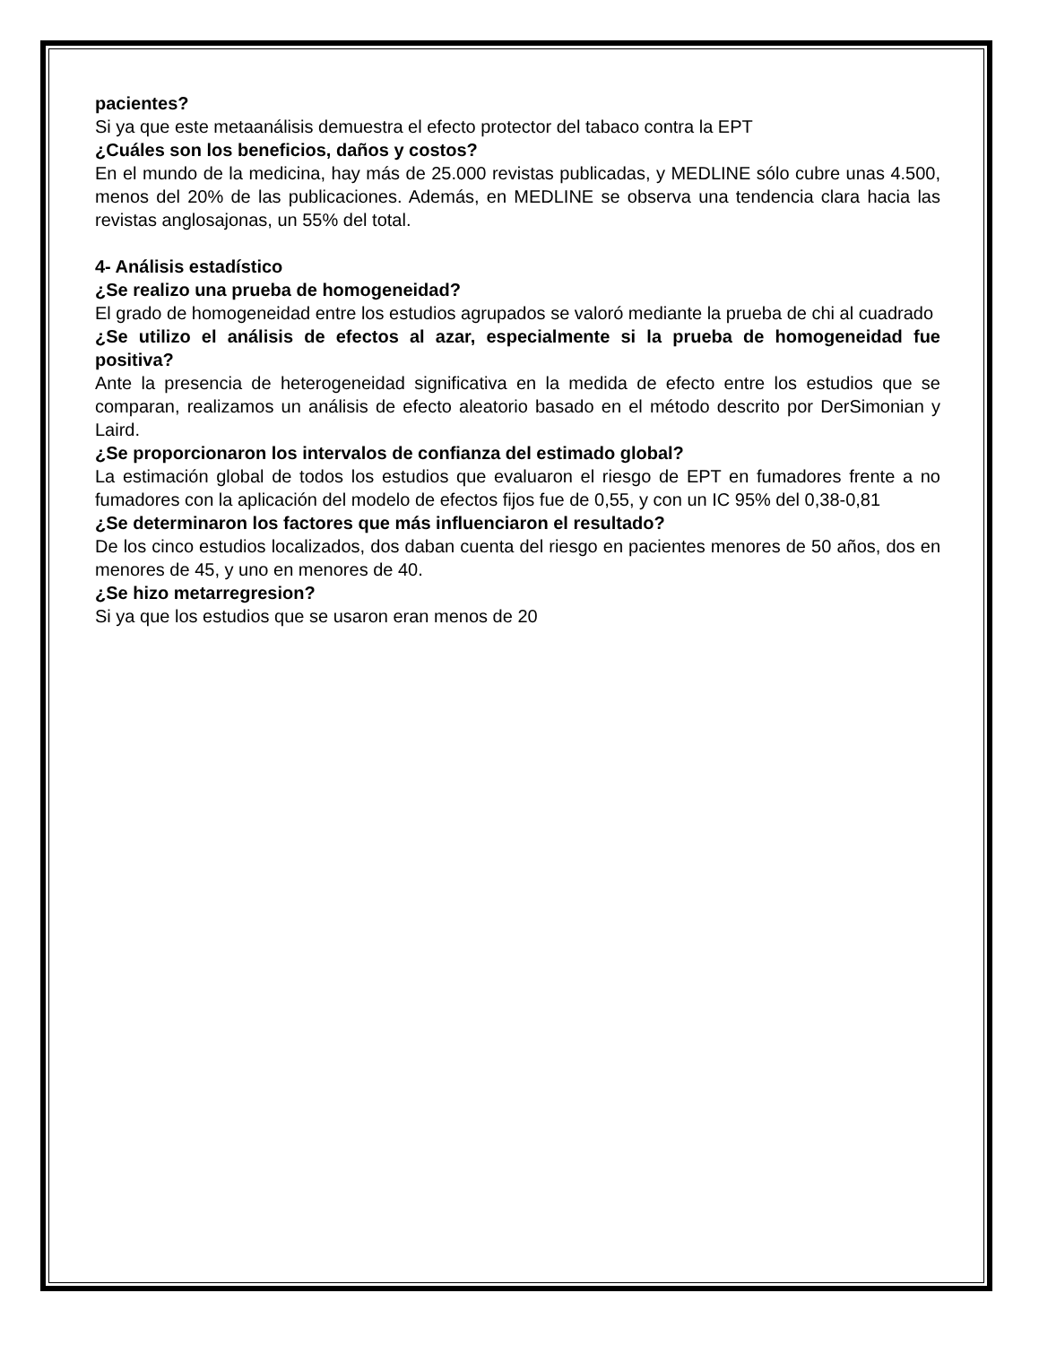pacientes?
Si ya que este metaanálisis demuestra el efecto protector del tabaco contra la EPT
¿Cuáles son los beneficios, daños y costos?
En el mundo de la medicina, hay más de 25.000 revistas publicadas, y MEDLINE sólo cubre unas 4.500, menos del 20% de las publicaciones. Además, en MEDLINE se observa una tendencia clara hacia las revistas anglosajonas, un 55% del total.
4- Análisis estadístico
¿Se realizo una prueba de homogeneidad?
El grado de homogeneidad entre los estudios agrupados se valoró mediante la prueba de chi al cuadrado
¿Se utilizo el análisis de efectos al azar, especialmente si la prueba de homogeneidad fue positiva?
Ante la presencia de heterogeneidad significativa en la medida de efecto entre los estudios que se comparan, realizamos un análisis de efecto aleatorio basado en el método descrito por DerSimonian y Laird.
¿Se proporcionaron los intervalos de confianza del estimado global?
La estimación global de todos los estudios que evaluaron el riesgo de EPT en fumadores frente a no fumadores con la aplicación del modelo de efectos fijos fue de 0,55, y con un IC 95% del 0,38-0,81
¿Se determinaron los factores que más influenciaron el resultado?
De los cinco estudios localizados, dos daban cuenta del riesgo en pacientes menores de 50 años, dos en menores de 45, y uno en menores de 40.
¿Se hizo metarregresion?
Si ya que los estudios que se usaron eran menos de 20